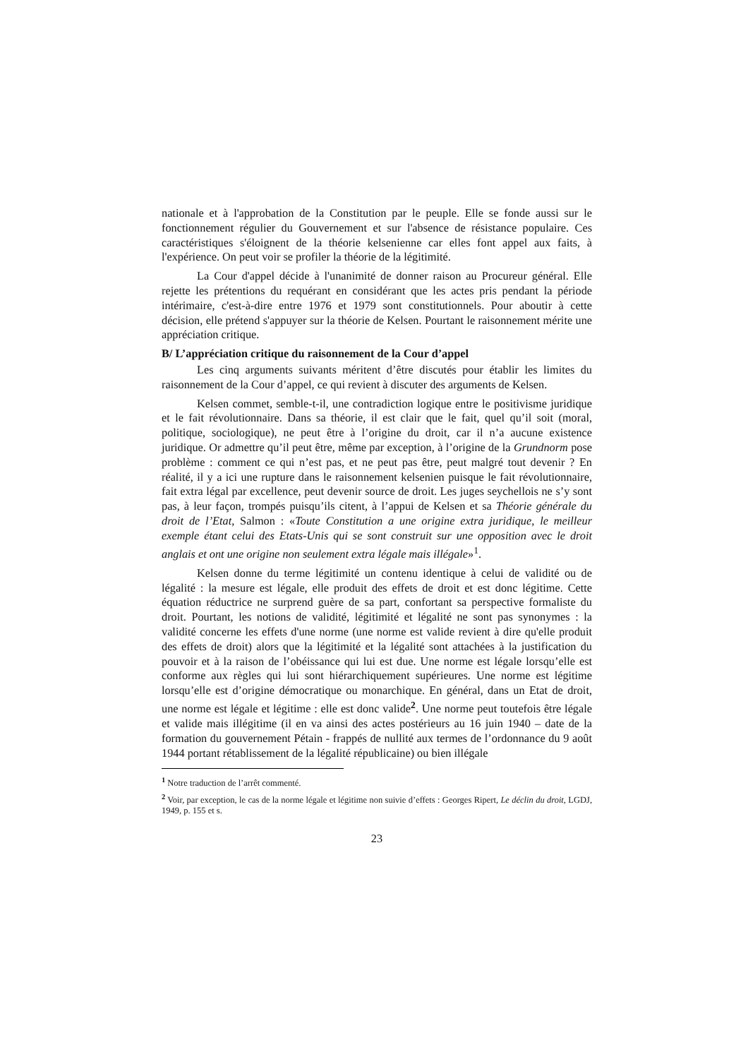nationale et à l'approbation de la Constitution par le peuple. Elle se fonde aussi sur le fonctionnement régulier du Gouvernement et sur l'absence de résistance populaire. Ces caractéristiques s'éloignent de la théorie kelsenienne car elles font appel aux faits, à l'expérience. On peut voir se profiler la théorie de la légitimité.
La Cour d'appel décide à l'unanimité de donner raison au Procureur général. Elle rejette les prétentions du requérant en considérant que les actes pris pendant la période intérimaire, c'est-à-dire entre 1976 et 1979 sont constitutionnels. Pour aboutir à cette décision, elle prétend s'appuyer sur la théorie de Kelsen. Pourtant le raisonnement mérite une appréciation critique.
B/ L’appréciation critique du raisonnement de la Cour d’appel
Les cinq arguments suivants méritent d’être discutés pour établir les limites du raisonnement de la Cour d’appel, ce qui revient à discuter des arguments de Kelsen.
Kelsen commet, semble-t-il, une contradiction logique entre le positivisme juridique et le fait révolutionnaire. Dans sa théorie, il est clair que le fait, quel qu’il soit (moral, politique, sociologique), ne peut être à l’origine du droit, car il n’a aucune existence juridique. Or admettre qu’il peut être, même par exception, à l’origine de la Grundnorm pose problème : comment ce qui n’est pas, et ne peut pas être, peut malgré tout devenir ? En réalité, il y a ici une rupture dans le raisonnement kelsenien puisque le fait révolutionnaire, fait extra légal par excellence, peut devenir source de droit. Les juges seychellois ne s’y sont pas, à leur façon, trompés puisqu’ils citent, à l’appui de Kelsen et sa Théorie générale du droit de l’Etat, Salmon : «Toute Constitution a une origine extra juridique, le meilleur exemple étant celui des Etats-Unis qui se sont construit sur une opposition avec le droit anglais et ont une origine non seulement extra légale mais illégale»<sup>1</sup>.
Kelsen donne du terme légitimité un contenu identique à celui de validité ou de légalité : la mesure est légale, elle produit des effets de droit et est donc légitime. Cette équation réductrice ne surprend guère de sa part, confortant sa perspective formaliste du droit. Pourtant, les notions de validité, légitimité et légalité ne sont pas synonymes : la validité concerne les effets d'une norme (une norme est valide revient à dire qu'elle produit des effets de droit) alors que la légitimité et la légalité sont attachées à la justification du pouvoir et à la raison de l’obéissance qui lui est due. Une norme est légale lorsqu’elle est conforme aux règles qui lui sont hiérarchiquement supérieures. Une norme est légitime lorsqu’elle est d’origine démocratique ou monarchique. En général, dans un Etat de droit, une norme est légale et légitime : elle est donc valide<sup>2</sup>. Une norme peut toutefois être légale et valide mais illégitime (il en va ainsi des actes postérieurs au 16 juin 1940 – date de la formation du gouvernement Pétain - frappés de nullité aux termes de l’ordonnance du 9 août 1944 portant rétablissement de la légalité républicaine) ou bien illégale
<sup>1</sup> Notre traduction de l’arrêt commenté.
<sup>2</sup> Voir, par exception, le cas de la norme légale et légitime non suivie d’effets : Georges Ripert, Le déclin du droit, LGDJ, 1949, p. 155 et s.
23